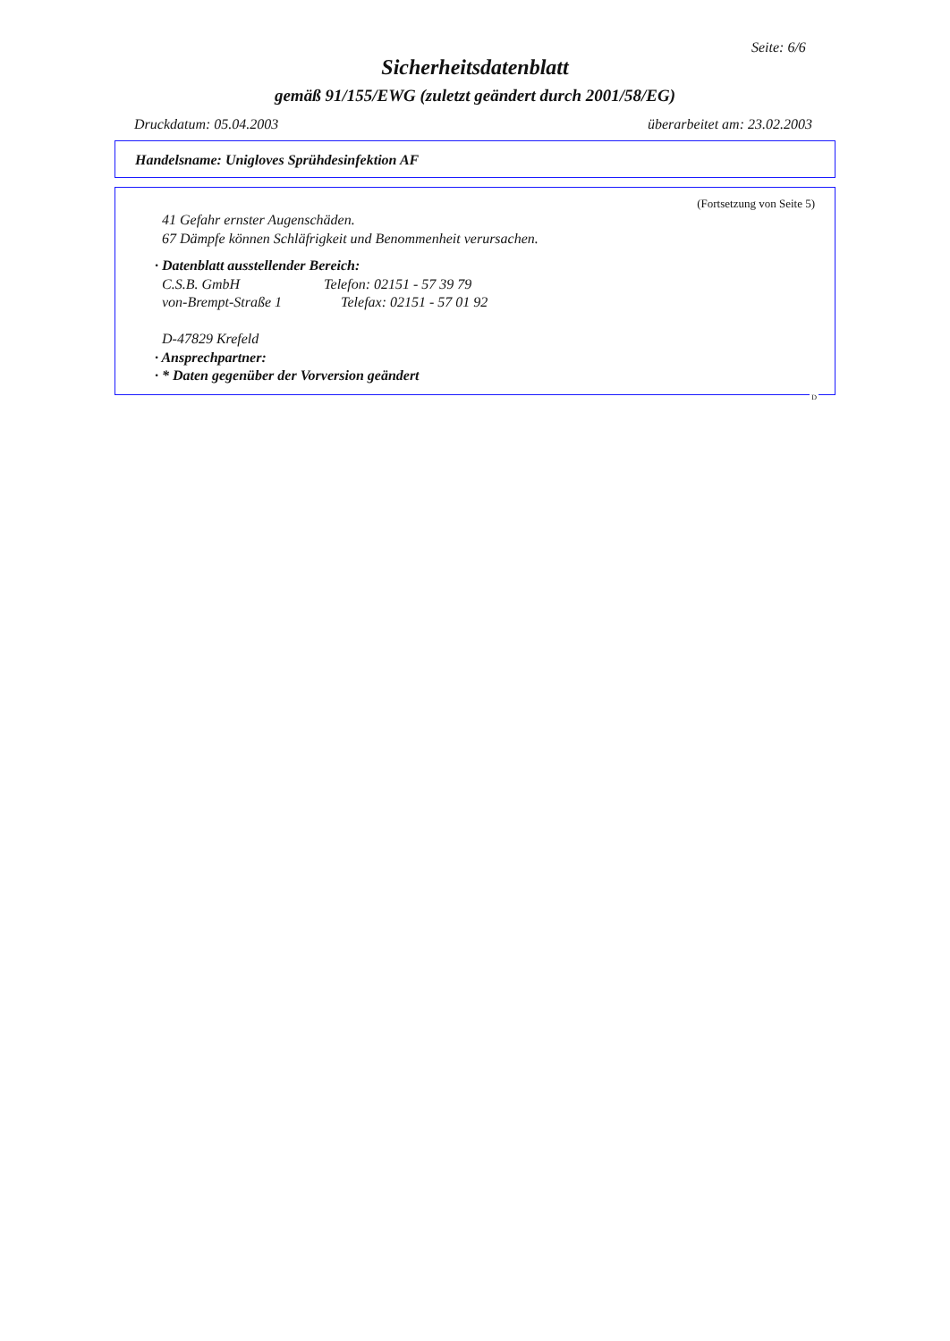Seite: 6/6
Sicherheitsdatenblatt
gemäß 91/155/EWG (zuletzt geändert durch 2001/58/EG)
Druckdatum: 05.04.2003 überarbeitet am: 23.02.2003
Handelsname: Unigloves Sprühdesinfektion AF
(Fortsetzung von Seite 5)
41 Gefahr ernster Augenschäden.
67 Dämpfe können Schläfrigkeit und Benommenheit verursachen.
· Datenblatt ausstellender Bereich:
C.S.B. GmbH Telefon: 02151 - 57 39 79
von-Brempt-Straße 1 Telefax: 02151 - 57 01 92
D-47829 Krefeld
· Ansprechpartner:
· * Daten gegenüber der Vorversion geändert
D